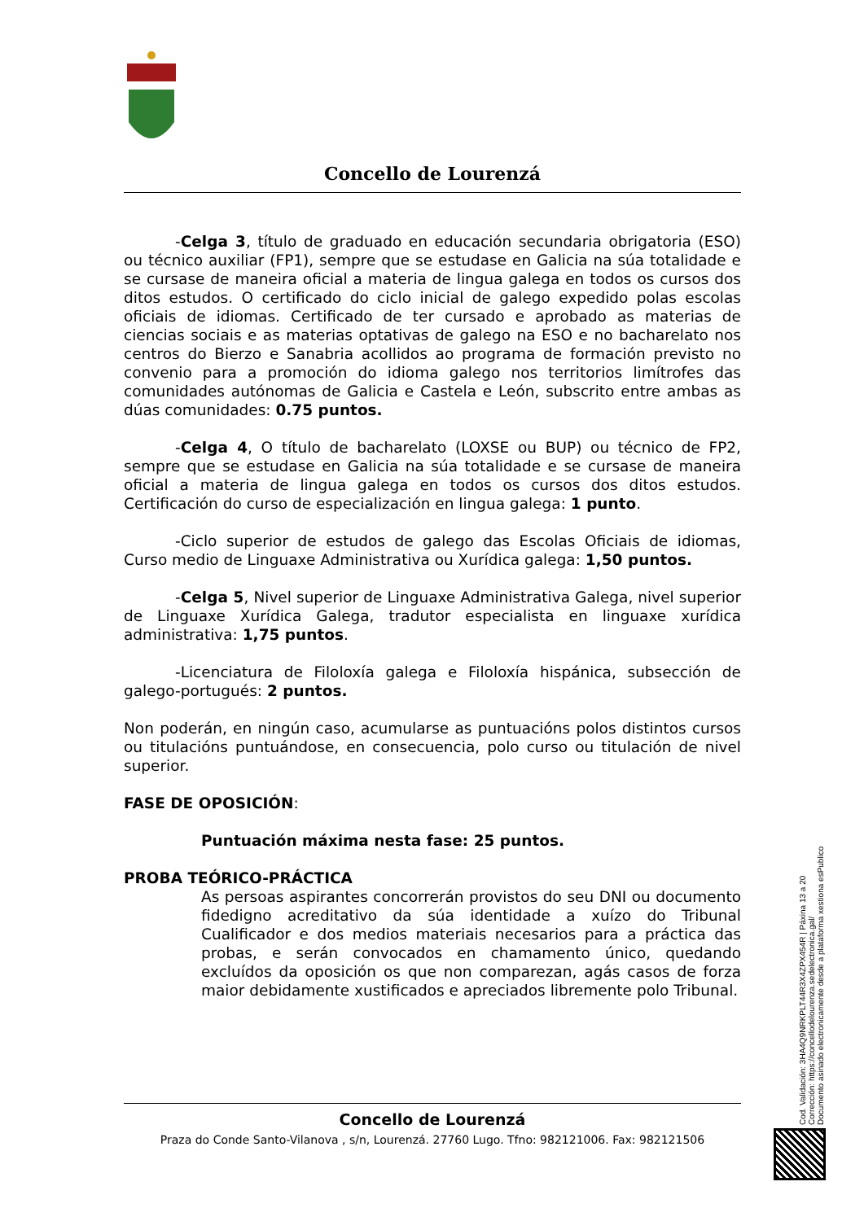Concello de Lourenzá
-Celga 3, título de graduado en educación secundaria obrigatoria (ESO) ou técnico auxiliar (FP1), sempre que se estudase en Galicia na súa totalidade e se cursase de maneira oficial a materia de lingua galega en todos os cursos dos ditos estudos. O certificado do ciclo inicial de galego expedido polas escolas oficiais de idiomas. Certificado de ter cursado e aprobado as materias de ciencias sociais e as materias optativas de galego na ESO e no bacharelato nos centros do Bierzo e Sanabria acollidos ao programa de formación previsto no convenio para a promoción do idioma galego nos territorios limítrofes das comunidades autónomas de Galicia e Castela e León, subscrito entre ambas as dúas comunidades: 0.75 puntos.
-Celga 4, O título de bacharelato (LOXSE ou BUP) ou técnico de FP2, sempre que se estudase en Galicia na súa totalidade e se cursase de maneira oficial a materia de lingua galega en todos os cursos dos ditos estudos. Certificación do curso de especialización en lingua galega: 1 punto.
-Ciclo superior de estudos de galego das Escolas Oficiais de idiomas, Curso medio de Linguaxe Administrativa ou Xurídica galega: 1,50 puntos.
-Celga 5, Nivel superior de Linguaxe Administrativa Galega, nivel superior de Linguaxe Xurídica Galega, tradutor especialista en linguaxe xurídica administrativa: 1,75 puntos.
-Licenciatura de Filoloxía galega e Filoloxía hispánica, subsección de galego-portugués: 2 puntos.
Non poderán, en ningún caso, acumularse as puntuacións polos distintos cursos ou titulacións puntuándose, en consecuencia, polo curso ou titulación de nivel superior.
FASE DE OPOSICIÓN:
Puntuación máxima nesta fase: 25 puntos.
PROBA TEÓRICO-PRÁCTICA
As persoas aspirantes concorrerán provistos do seu DNI ou documento fidedigno acreditativo da súa identidade a xuízo do Tribunal Cualificador e dos medios materiais necesarios para a práctica das probas, e serán convocados en chamamento único, quedando excluídos da oposición os que non comparezan, agás casos de forza maior debidamente xustificados e apreciados libremente polo Tribunal.
Concello de Lourenzá
Praza do Conde Santo-Vilanova , s/n, Lourenzá. 27760 Lugo. Tfno: 982121006. Fax: 982121506
Cod. Validación: 3HA4Q9NRKPLT44R3X4ZPX454R | Páxina 13 a 20
Corrección: https://concellodelourenza.sedelectronica.gal/
Documento asinado electronicamente desde a plataforma xestiona esPublico